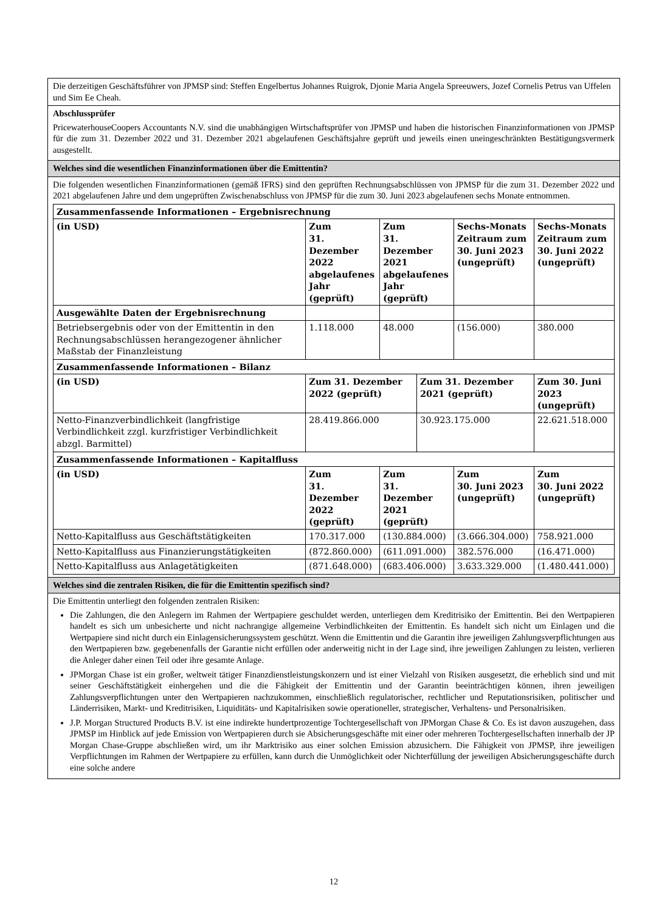Die derzeitigen Geschäftsführer von JPMSP sind: Steffen Engelbertus Johannes Ruigrok, Djonie Maria Angela Spreeuwers, Jozef Cornelis Petrus van Uffelen und Sim Ee Cheah.
Abschlussprüfer
PricewaterhouseCoopers Accountants N.V. sind die unabhängigen Wirtschaftsprüfer von JPMSP und haben die historischen Finanzinformationen von JPMSP für die zum 31. Dezember 2022 und 31. Dezember 2021 abgelaufenen Geschäftsjahre geprüft und jeweils einen uneingeschränkten Bestätigungsvermerk ausgestellt.
Welches sind die wesentlichen Finanzinformationen über die Emittentin?
Die folgenden wesentlichen Finanzinformationen (gemäß IFRS) sind den geprüften Rechnungsabschlüssen von JPMSP für die zum 31. Dezember 2022 und 2021 abgelaufenen Jahre und dem ungeprüften Zwischenabschluss von JPMSP für die zum 30. Juni 2023 abgelaufenen sechs Monate entnommen.
| Zusammenfassende Informationen – Ergebnisrechnung | | | | | |
| --- | --- | --- | --- | --- | --- |
| (in USD) | Zum 31. Dezember 2022 abgelaufenes Jahr (geprüft) | Zum 31. Dezember 2021 abgelaufenes Jahr (geprüft) | | Sechs-Monats Zeitraum zum 30. Juni 2023 (ungeprüft) | Sechs-Monats Zeitraum zum 30. Juni 2022 (ungeprüft) |
| Ausgewählte Daten der Ergebnisrechnung | | | | | |
| Betriebsergebnis oder von der Emittentin in den Rechnungsabschlüssen herangezogener ähnlicher Maßstab der Finanzleistung | 1.118.000 | 48.000 | | (156.000) | 380.000 |
| Zusammenfassende Informationen – Bilanz | | | | | |
| (in USD) | Zum 31. Dezember 2022 (geprüft) | | Zum 31. Dezember 2021 (geprüft) | | Zum 30. Juni 2023 (ungeprüft) |
| Netto-Finanzverbindlichkeit (langfristige Verbindlichkeit zzgl. kurzfristiger Verbindlichkeit abzgl. Barmittel) | 28.419.866.000 | | 30.923.175.000 | | 22.621.518.000 |
| Zusammenfassende Informationen – Kapitalfluss | | | | | |
| (in USD) | Zum 31. Dezember 2022 (geprüft) | Zum 31. Dezember 2021 (geprüft) | | Zum 30. Juni 2023 (ungeprüft) | Zum 30. Juni 2022 (ungeprüft) |
| Netto-Kapitalfluss aus Geschäftstätigkeiten | 170.317.000 | (130.884.000) | | (3.666.304.000) | 758.921.000 |
| Netto-Kapitalfluss aus Finanzierungstätigkeiten | (872.860.000) | (611.091.000) | | 382.576.000 | (16.471.000) |
| Netto-Kapitalfluss aus Anlagetätigkeiten | (871.648.000) | (683.406.000) | | 3.633.329.000 | (1.480.441.000) |
Welches sind die zentralen Risiken, die für die Emittentin spezifisch sind?
Die Emittentin unterliegt den folgenden zentralen Risiken:
Die Zahlungen, die den Anlegern im Rahmen der Wertpapiere geschuldet werden, unterliegen dem Kreditrisiko der Emittentin. Bei den Wertpapieren handelt es sich um unbesicherte und nicht nachrangige allgemeine Verbindlichkeiten der Emittentin. Es handelt sich nicht um Einlagen und die Wertpapiere sind nicht durch ein Einlagensicherungssystem geschützt. Wenn die Emittentin und die Garantin ihre jeweiligen Zahlungsverpflichtungen aus den Wertpapieren bzw. gegebenenfalls der Garantie nicht erfüllen oder anderweitig nicht in der Lage sind, ihre jeweiligen Zahlungen zu leisten, verlieren die Anleger daher einen Teil oder ihre gesamte Anlage.
JPMorgan Chase ist ein großer, weltweit tätiger Finanzdienstleistungskonzern und ist einer Vielzahl von Risiken ausgesetzt, die erheblich sind und mit seiner Geschäftstätigkeit einhergehen und die die Fähigkeit der Emittentin und der Garantin beeinträchtigen können, ihren jeweiligen Zahlungsverpflichtungen unter den Wertpapieren nachzukommen, einschließlich regulatorischer, rechtlicher und Reputationsrisiken, politischer und Länderrisiken, Markt- und Kreditrisiken, Liquiditäts- und Kapitalrisiken sowie operationeller, strategischer, Verhaltens- und Personalrisiken.
J.P. Morgan Structured Products B.V. ist eine indirekte hundertprozentige Tochtergesellschaft von JPMorgan Chase & Co. Es ist davon auszugehen, dass JPMSP im Hinblick auf jede Emission von Wertpapieren durch sie Absicherungsgeschäfte mit einer oder mehreren Tochtergesellschaften innerhalb der JP Morgan Chase-Gruppe abschließen wird, um ihr Marktrisiko aus einer solchen Emission abzusichern. Die Fähigkeit von JPMSP, ihre jeweiligen Verpflichtungen im Rahmen der Wertpapiere zu erfüllen, kann durch die Unmöglichkeit oder Nichterfüllung der jeweiligen Absicherungsgeschäfte durch eine solche andere
12